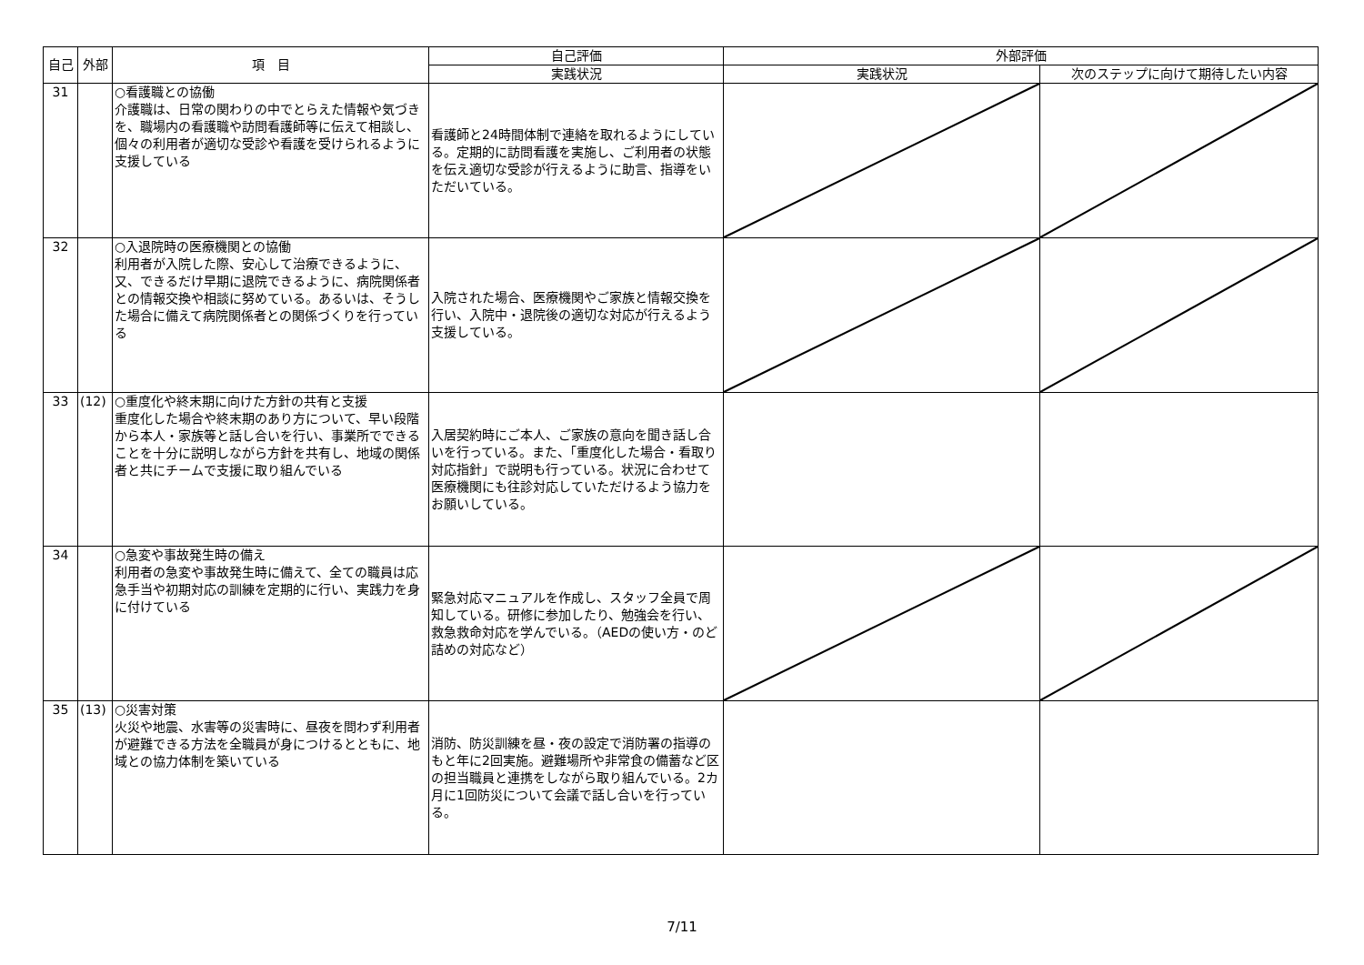| 自己 | 外部 | 項 目 | 自己評価 | 外部評価 | |
| --- | --- | --- | --- | --- | --- |
| | | | 実践状況 | 実践状況 | 次のステップに向けて期待したい内容 |
| 31 | | ○看護職との協働 介護職は、日常の関わりの中でとらえた情報や気づきを、職場内の看護職や訪問看護師等に伝えて相談し、個々の利用者が適切な受診や看護を受けられるように支援している | 看護師と24時間体制で連絡を取れるようにしている。定期的に訪問看護を実施し、ご利用者の状態を伝え適切な受診が行えるように助言、指導をいただいている。 | | |
| 32 | | ○入退院時の医療機関との協働 利用者が入院した際、安心して治療できるように、又、できるだけ早期に退院できるように、病院関係者との情報交換や相談に努めている。あるいは、そうした場合に備えて病院関係者との関係づくりを行っている | 入院された場合、医療機関やご家族と情報交換を行い、入院中・退院後の適切な対応が行えるよう支援している。 | | |
| 33 | (12) | ○重度化や終末期に向けた方針の共有と支援 重度化した場合や終末期のあり方について、早い段階から本人・家族等と話し合いを行い、事業所でできることを十分に説明しながら方針を共有し、地域の関係者と共にチームで支援に取り組んでいる | 入居契約時にご本人、ご家族の意向を聞き話し合いを行っている。また、「重度化した場合・看取り対応指針」で説明も行っている。状況に合わせて医療機関にも往診対応していただけるよう協力をお願いしている。 | | |
| 34 | | ○急変や事故発生時の備え 利用者の急変や事故発生時に備えて、全ての職員は応急手当や初期対応の訓練を定期的に行い、実践力を身に付けている | 緊急対応マニュアルを作成し、スタッフ全員で周知している。研修に参加したり、勉強会を行い、救急救命対応を学んでいる。（AEDの使い方・のど詰めの対応など） | | |
| 35 | (13) | ○災害対策 火災や地震、水害等の災害時に、昼夜を問わず利用者が避難できる方法を全職員が身につけるとともに、地域との協力体制を築いている | 消防、防災訓練を昼・夜の設定で消防署の指導のもと年に2回実施。避難場所や非常食の備蓄など区の担当職員と連携をしながら取り組んでいる。2カ月に1回防災について会議で話し合いを行っている。 | | |
7/11